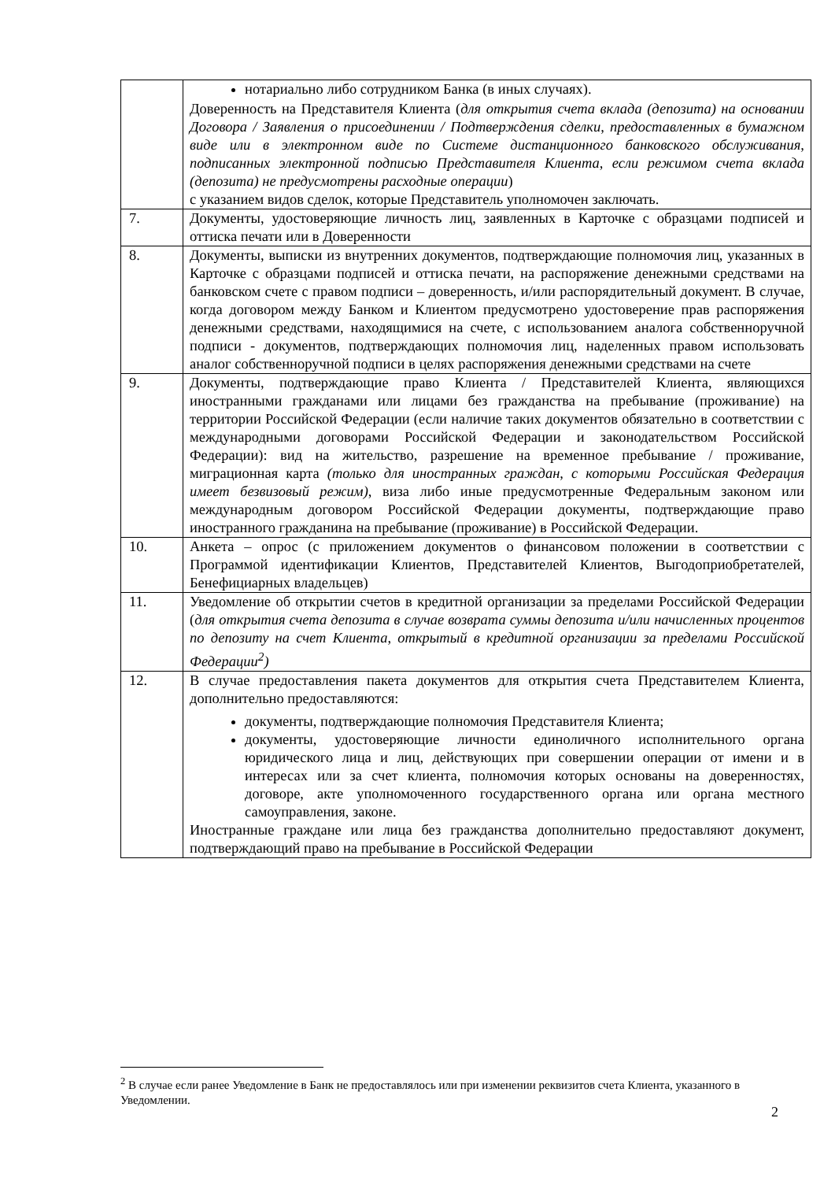| | нотариально либо сотрудником Банка (в иных случаях). Доверенность на Представителя Клиента ( для открытия счета вклада (депозита) на основании Договора / Заявления о присоединении / Подтверждения сделки, предоставленных в бумажном виде или в электронном виде по Системе дистанционного банковского обслуживания, подписанных электронной подписью Представителя Клиента, если режимом счета вклада (депозита) не предусмотрены расходные операции ) с указанием видов сделок, которые Представитель уполномочен заключать. |
| 7. | Документы, удостоверяющие личность лиц, заявленных в Карточке с образцами подписей и оттиска печати или в Доверенности |
| 8. | Документы, выписки из внутренних документов, подтверждающие полномочия лиц, указанных в Карточке с образцами подписей и оттиска печати, на распоряжение денежными средствами на банковском счете с правом подписи – доверенность, и/или распорядительный документ. В случае, когда договором между Банком и Клиентом предусмотрено удостоверение прав распоряжения денежными средствами, находящимися на счете, с использованием аналога собственноручной подписи - документов, подтверждающих полномочия лиц, наделенных правом использовать аналог собственноручной подписи в целях распоряжения денежными средствами на счете |
| 9. | Документы, подтверждающие право Клиента / Представителей Клиента, являющихся иностранными гражданами или лицами без гражданства на пребывание (проживание) на территории Российской Федерации (если наличие таких документов обязательно в соответствии с международными договорами Российской Федерации и законодательством Российской Федерации): вид на жительство, разрешение на временное пребывание / проживание, миграционная карта (только для иностранных граждан, с которыми Российская Федерация имеет безвизовый режим) , виза либо иные предусмотренные Федеральным законом или международным договором Российской Федерации документы, подтверждающие право иностранного гражданина на пребывание (проживание) в Российской Федерации. |
| 10. | Анкета – опрос (с приложением документов о финансовом положении в соответствии с Программой идентификации Клиентов, Представителей Клиентов, Выгодоприобретателей, Бенефициарных владельцев) |
| 11. | Уведомление об открытии счетов в кредитной организации за пределами Российской Федерации ( для открытия счета депозита в случае возврата суммы депозита и/или начисленных процентов по депозиту на счет Клиента, открытый в кредитной организации за пределами Российской Федерации<sup>2</sup>) |
| 12. | В случае предоставления пакета документов для открытия счета Представителем Клиента, дополнительно предоставляются: документы, подтверждающие полномочия Представителя Клиента; документы, удостоверяющие личности единоличного исполнительного органа юридического лица и лиц, действующих при совершении операции от имени и в интересах или за счет клиента, полномочия которых основаны на доверенностях, договоре, акте уполномоченного государственного органа или органа местного самоуправления, законе. Иностранные граждане или лица без гражданства дополнительно предоставляют документ, подтверждающий право на пребывание в Российской Федерации |
<sup>2</sup> В случае если ранее Уведомление в Банк не предоставлялось или при изменении реквизитов счета Клиента, указанного в Уведомлении.
2